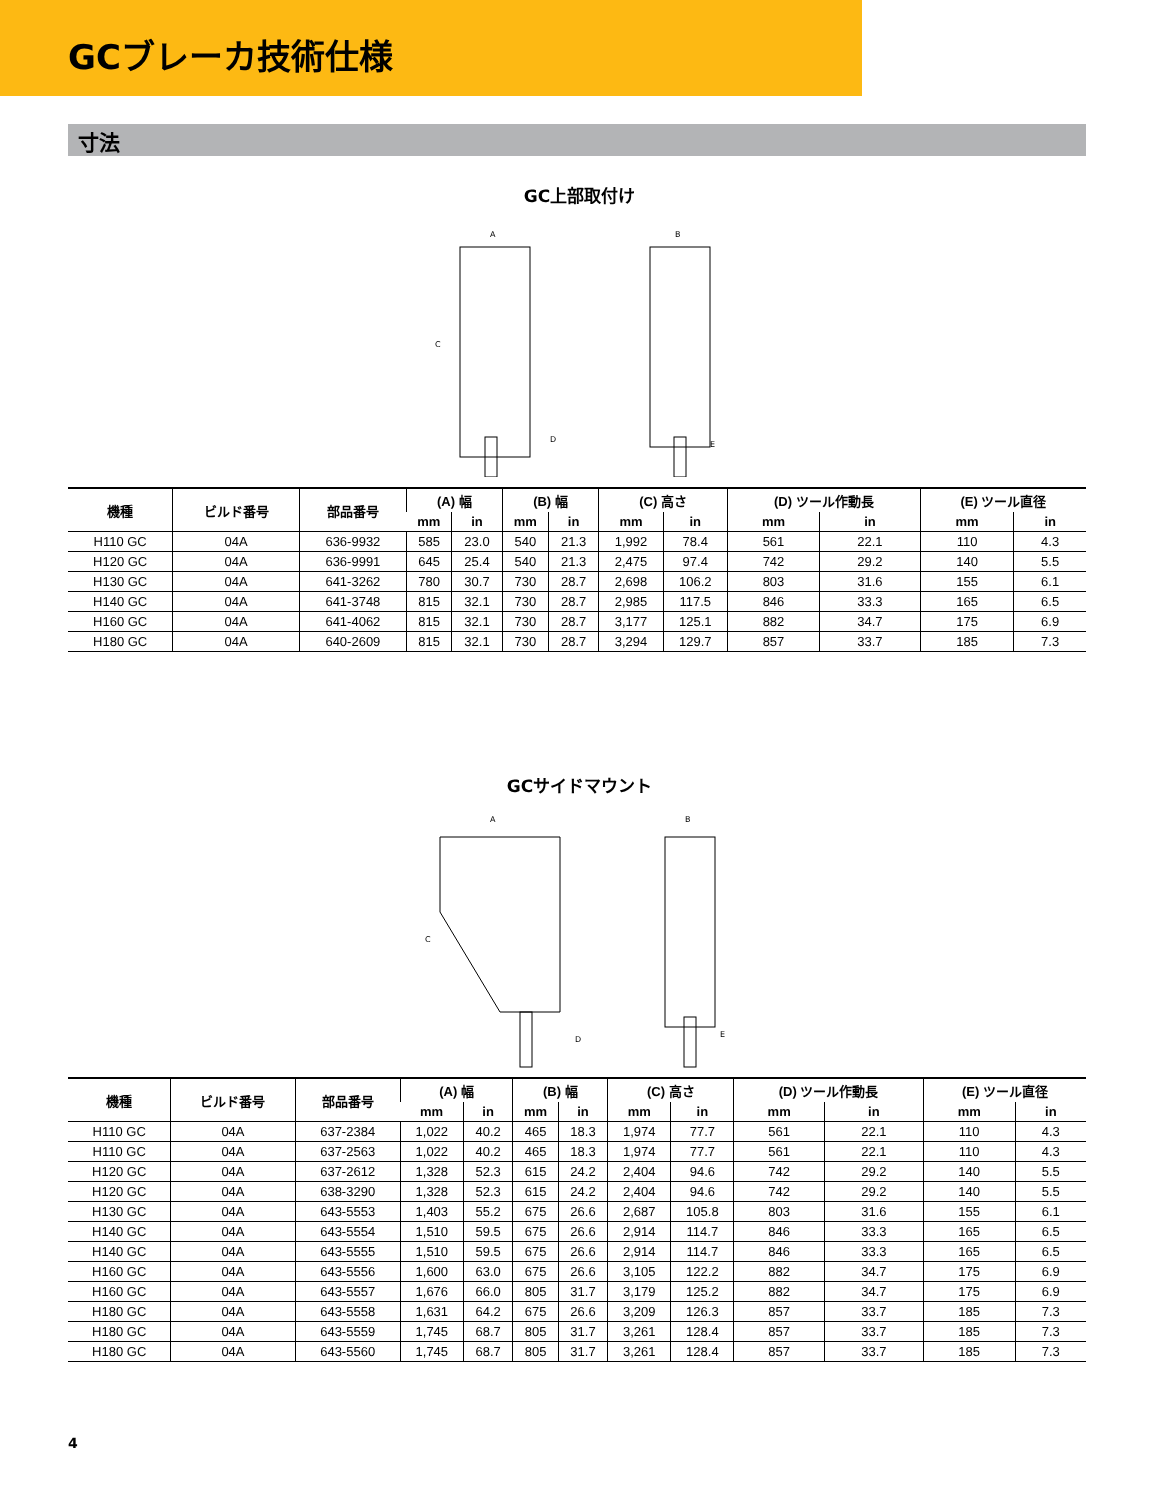GCブレーカ技術仕様
寸法
GC上部取付け
A
C
D
B
E
| 機種 | ビルド番号 | 部品番号 | (A) 幅 | | (B) 幅 | | (C) 高さ | | (D) ツール作動長 | | (E) ツール直径 | |
| --- | --- | --- | --- | --- | --- | --- | --- | --- | --- | --- | --- | --- |
| | | | mm | in | mm | in | mm | in | mm | in | mm | in |
| H110 GC | 04A | 636-9932 | 585 | 23.0 | 540 | 21.3 | 1,992 | 78.4 | 561 | 22.1 | 110 | 4.3 |
| H120 GC | 04A | 636-9991 | 645 | 25.4 | 540 | 21.3 | 2,475 | 97.4 | 742 | 29.2 | 140 | 5.5 |
| H130 GC | 04A | 641-3262 | 780 | 30.7 | 730 | 28.7 | 2,698 | 106.2 | 803 | 31.6 | 155 | 6.1 |
| H140 GC | 04A | 641-3748 | 815 | 32.1 | 730 | 28.7 | 2,985 | 117.5 | 846 | 33.3 | 165 | 6.5 |
| H160 GC | 04A | 641-4062 | 815 | 32.1 | 730 | 28.7 | 3,177 | 125.1 | 882 | 34.7 | 175 | 6.9 |
| H180 GC | 04A | 640-2609 | 815 | 32.1 | 730 | 28.7 | 3,294 | 129.7 | 857 | 33.7 | 185 | 7.3 |
GCサイドマウント
A
C
D
B
E
| 機種 | ビルド番号 | 部品番号 | (A) 幅 | | (B) 幅 | | (C) 高さ | | (D) ツール作動長 | | (E) ツール直径 | |
| --- | --- | --- | --- | --- | --- | --- | --- | --- | --- | --- | --- | --- |
| | | | mm | in | mm | in | mm | in | mm | in | mm | in |
| H110 GC | 04A | 637-2384 | 1,022 | 40.2 | 465 | 18.3 | 1,974 | 77.7 | 561 | 22.1 | 110 | 4.3 |
| H110 GC | 04A | 637-2563 | 1,022 | 40.2 | 465 | 18.3 | 1,974 | 77.7 | 561 | 22.1 | 110 | 4.3 |
| H120 GC | 04A | 637-2612 | 1,328 | 52.3 | 615 | 24.2 | 2,404 | 94.6 | 742 | 29.2 | 140 | 5.5 |
| H120 GC | 04A | 638-3290 | 1,328 | 52.3 | 615 | 24.2 | 2,404 | 94.6 | 742 | 29.2 | 140 | 5.5 |
| H130 GC | 04A | 643-5553 | 1,403 | 55.2 | 675 | 26.6 | 2,687 | 105.8 | 803 | 31.6 | 155 | 6.1 |
| H140 GC | 04A | 643-5554 | 1,510 | 59.5 | 675 | 26.6 | 2,914 | 114.7 | 846 | 33.3 | 165 | 6.5 |
| H140 GC | 04A | 643-5555 | 1,510 | 59.5 | 675 | 26.6 | 2,914 | 114.7 | 846 | 33.3 | 165 | 6.5 |
| H160 GC | 04A | 643-5556 | 1,600 | 63.0 | 675 | 26.6 | 3,105 | 122.2 | 882 | 34.7 | 175 | 6.9 |
| H160 GC | 04A | 643-5557 | 1,676 | 66.0 | 805 | 31.7 | 3,179 | 125.2 | 882 | 34.7 | 175 | 6.9 |
| H180 GC | 04A | 643-5558 | 1,631 | 64.2 | 675 | 26.6 | 3,209 | 126.3 | 857 | 33.7 | 185 | 7.3 |
| H180 GC | 04A | 643-5559 | 1,745 | 68.7 | 805 | 31.7 | 3,261 | 128.4 | 857 | 33.7 | 185 | 7.3 |
| H180 GC | 04A | 643-5560 | 1,745 | 68.7 | 805 | 31.7 | 3,261 | 128.4 | 857 | 33.7 | 185 | 7.3 |
4